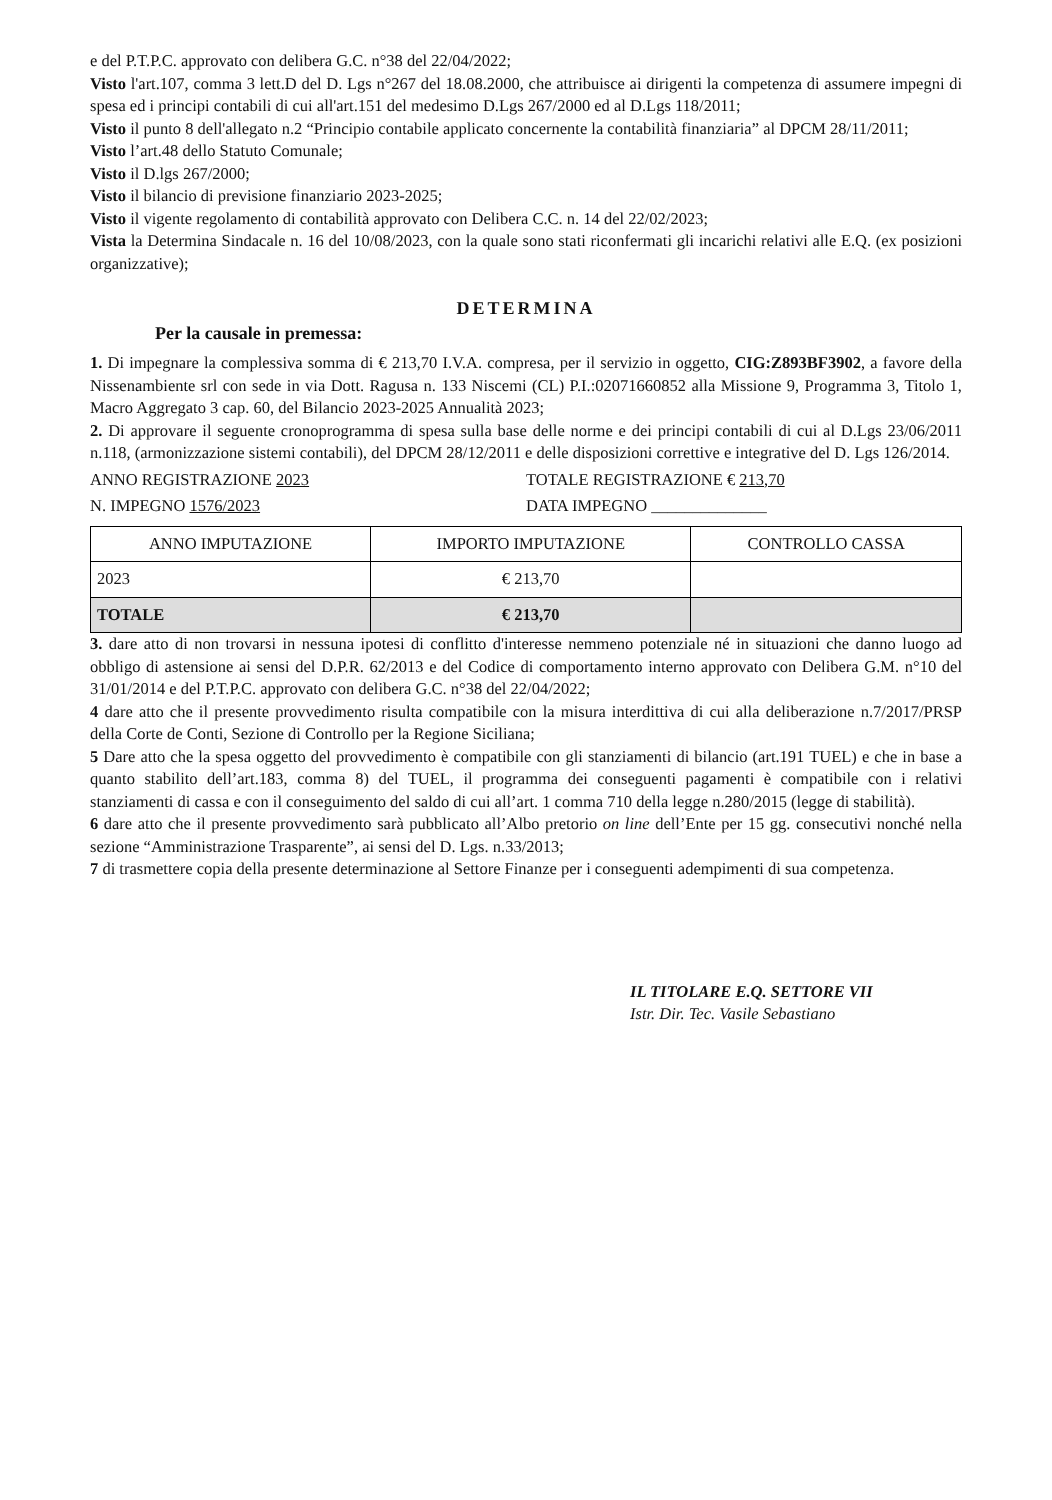e del P.T.P.C. approvato con delibera G.C. n°38 del 22/04/2022;
Visto l'art.107, comma 3 lett.D del D. Lgs n°267 del 18.08.2000, che attribuisce ai dirigenti la competenza di assumere impegni di spesa ed i principi contabili di cui all'art.151 del medesimo D.Lgs 267/2000 ed al D.Lgs 118/2011;
Visto il punto 8 dell'allegato n.2 “Principio contabile applicato concernente la contabilità finanziaria” al DPCM 28/11/2011;
Visto l’art.48 dello Statuto Comunale;
Visto il D.lgs 267/2000;
Visto il bilancio di previsione finanziario 2023-2025;
Visto il vigente regolamento di contabilità approvato con Delibera C.C. n. 14 del 22/02/2023;
Vista la Determina Sindacale n. 16 del 10/08/2023, con la quale sono stati riconfermati gli incarichi relativi alle E.Q. (ex posizioni organizzative);
DETERMINA
Per la causale in premessa:
1. Di impegnare la complessiva somma di € 213,70 I.V.A. compresa, per il servizio in oggetto, CIG:Z893BF3902, a favore della Nissenambiente srl con sede in via Dott. Ragusa n. 133 Niscemi (CL) P.I.:02071660852 alla Missione 9, Programma 3, Titolo 1, Macro Aggregato 3 cap. 60, del Bilancio 2023-2025 Annualità 2023;
2. Di approvare il seguente cronoprogramma di spesa sulla base delle norme e dei principi contabili di cui al D.Lgs 23/06/2011 n.118, (armonizzazione sistemi contabili), del DPCM 28/12/2011 e delle disposizioni correttive e integrative del D. Lgs 126/2014.
ANNO REGISTRAZIONE 2023 TOTALE REGISTRAZIONE € 213,70
N. IMPEGNO 1576/2023 DATA IMPEGNO ______________
| ANNO IMPUTAZIONE | IMPORTO IMPUTAZIONE | CONTROLLO CASSA |
| --- | --- | --- |
| 2023 | € 213,70 | |
| TOTALE | € 213,70 | |
3. dare atto di non trovarsi in nessuna ipotesi di conflitto d'interesse nemmeno potenziale né in situazioni che danno luogo ad obbligo di astensione ai sensi del D.P.R. 62/2013 e del Codice di comportamento interno approvato con Delibera G.M. n°10 del 31/01/2014 e del P.T.P.C. approvato con delibera G.C. n°38 del 22/04/2022;
4 dare atto che il presente provvedimento risulta compatibile con la misura interdittiva di cui alla deliberazione n.7/2017/PRSP della Corte de Conti, Sezione di Controllo per la Regione Siciliana;
5 Dare atto che la spesa oggetto del provvedimento è compatibile con gli stanziamenti di bilancio (art.191 TUEL) e che in base a quanto stabilito dell’art.183, comma 8) del TUEL, il programma dei conseguenti pagamenti è compatibile con i relativi stanziamenti di cassa e con il conseguimento del saldo di cui all’art. 1 comma 710 della legge n.280/2015 (legge di stabilità).
6 dare atto che il presente provvedimento sarà pubblicato all’Albo pretorio on line dell’Ente per 15 gg. consecutivi nonché nella sezione “Amministrazione Trasparente”, ai sensi del D. Lgs. n.33/2013;
7 di trasmettere copia della presente determinazione al Settore Finanze per i conseguenti adempimenti di sua competenza.
IL TITOLARE E.Q. SETTORE VII
Istr. Dir. Tec. Vasile Sebastiano